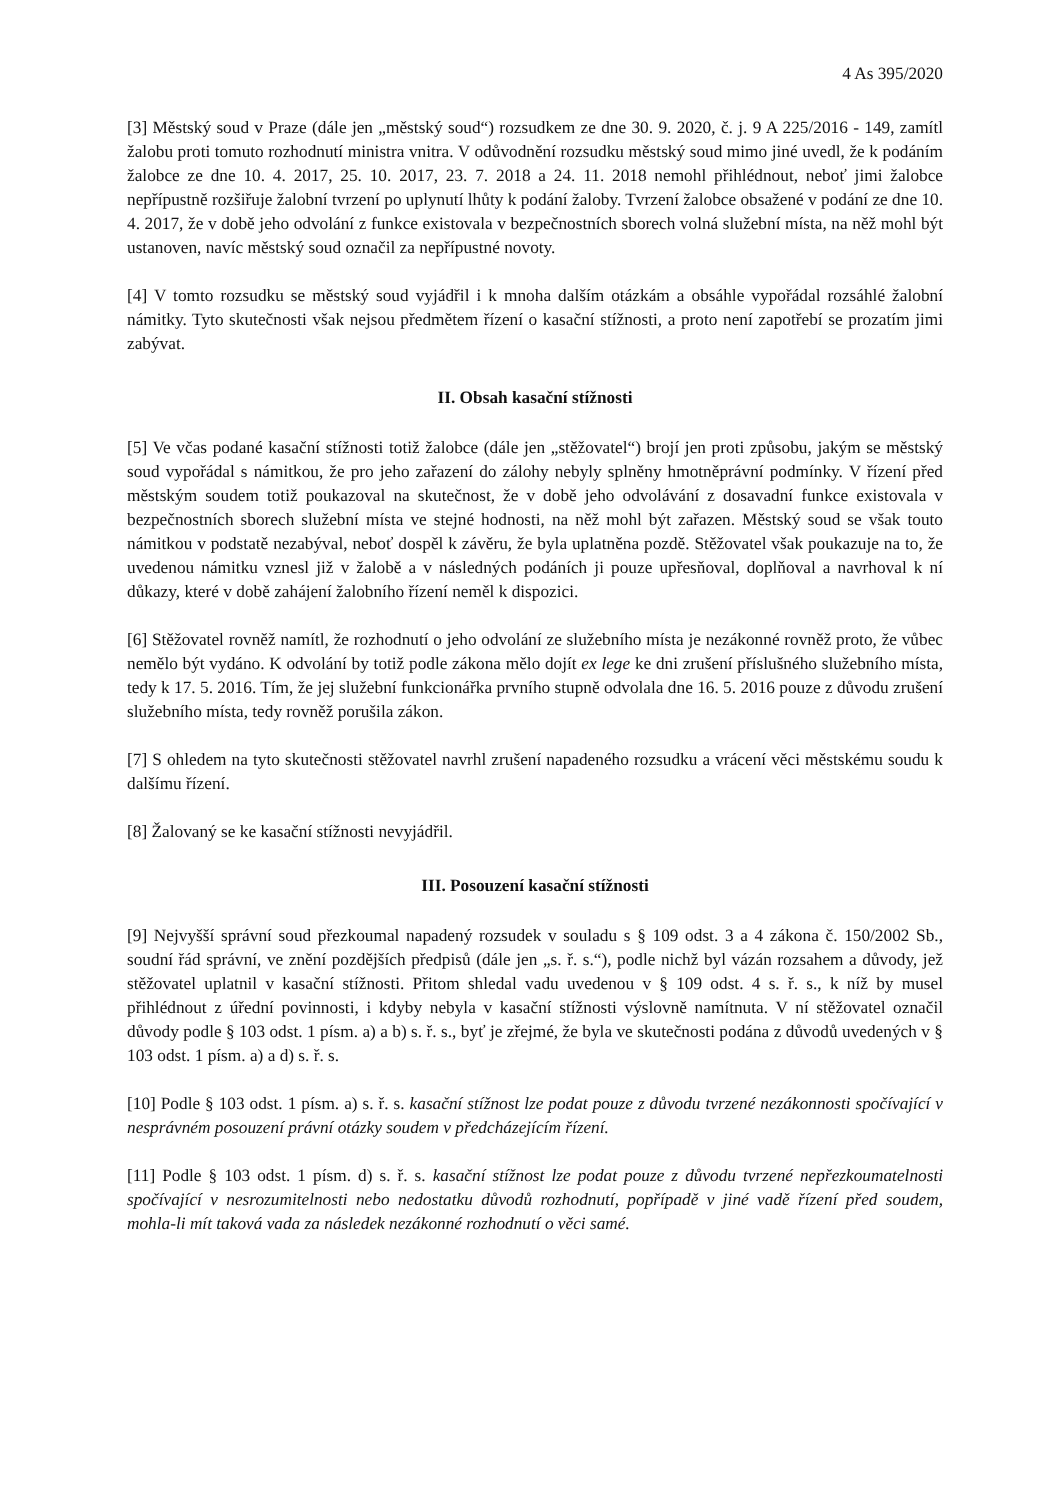4 As 395/2020
[3] Městský soud v Praze (dále jen „městský soud“) rozsudkem ze dne 30. 9. 2020, č. j. 9 A 225/2016 - 149, zamítl žalobu proti tomuto rozhodnutí ministra vnitra. V odůvodnění rozsudku městský soud mimo jiné uvedl, že k podáním žalobce ze dne 10. 4. 2017, 25. 10. 2017, 23. 7. 2018 a 24. 11. 2018 nemohl přihlédnout, neboť jimi žalobce nepřípustně rozšiřuje žalobní tvrzení po uplynutí lhůty k podání žaloby. Tvrzení žalobce obsažené v podání ze dne 10. 4. 2017, že v době jeho odvolání z funkce existovala v bezpečnostních sborech volná služební místa, na něž mohl být ustanoven, navíc městský soud označil za nepřípustné novoty.
[4] V tomto rozsudku se městský soud vyjádřil i k mnoha dalším otázkám a obsáhle vypořádal rozsáhlé žalobní námitky. Tyto skutečnosti však nejsou předmětem řízení o kasační stížnosti, a proto není zapotřebí se prozatím jimi zabývat.
II. Obsah kasační stížnosti
[5] Ve včas podané kasační stížnosti totiž žalobce (dále jen „stěžovatel“) brojí jen proti způsobu, jakým se městský soud vypořádal s námitkou, že pro jeho zařazení do zálohy nebyly splněny hmotněprávní podmínky. V řízení před městským soudem totiž poukazoval na skutečnost, že v době jeho odvolávání z dosavadní funkce existovala v bezpečnostních sborech služební místa ve stejné hodnosti, na něž mohl být zařazen. Městský soud se však touto námitkou v podstatě nezabýval, neboť dospěl k závěru, že byla uplatněna pozdě. Stěžovatel však poukazuje na to, že uvedenou námitku vznesl již v žalobě a v následných podáních ji pouze upřesňoval, doplňoval a navrhoval k ní důkazy, které v době zahájení žalobního řízení neměl k dispozici.
[6] Stěžovatel rovněž namítl, že rozhodnutí o jeho odvolání ze služebního místa je nezákonné rovněž proto, že vůbec nemělo být vydáno. K odvolání by totiž podle zákona mělo dojít ex lege ke dni zrušení příslušného služebního místa, tedy k 17. 5. 2016. Tím, že jej služební funkcionářka prvního stupně odvolala dne 16. 5. 2016 pouze z důvodu zrušení služebního místa, tedy rovněž porušila zákon.
[7] S ohledem na tyto skutečnosti stěžovatel navrhl zrušení napadeného rozsudku a vrácení věci městskému soudu k dalšímu řízení.
[8] Žalovaný se ke kasační stížnosti nevyjádřil.
III. Posouzení kasační stížnosti
[9] Nejvyšší správní soud přezkoumal napadený rozsudek v souladu s § 109 odst. 3 a 4 zákona č. 150/2002 Sb., soudní řád správní, ve znění pozdějších předpisů (dále jen „s. ř. s.“), podle nichž byl vázán rozsahem a důvody, jež stěžovatel uplatnil v kasační stížnosti. Přitom shledal vadu uvedenou v § 109 odst. 4 s. ř. s., k níž by musel přihlédnout z úřední povinnosti, i kdyby nebyla v kasační stížnosti výslovně namítnuta. V ní stěžovatel označil důvody podle § 103 odst. 1 písm. a) a b) s. ř. s., byť je zřejmé, že byla ve skutečnosti podána z důvodů uvedených v § 103 odst. 1 písm. a) a d) s. ř. s.
[10] Podle § 103 odst. 1 písm. a) s. ř. s. kasační stížnost lze podat pouze z důvodu tvrzené nezákonnosti spočívající v nesprávném posouzení právní otázky soudem v předcházejícím řízení.
[11] Podle § 103 odst. 1 písm. d) s. ř. s. kasační stížnost lze podat pouze z důvodu tvrzené nepřezkoumatelnosti spočívající v nesrozumitelnosti nebo nedostatku důvodů rozhodnutí, popřípadě v jiné vadě řízení před soudem, mohla-li mít taková vada za následek nezákonné rozhodnutí o věci samé.